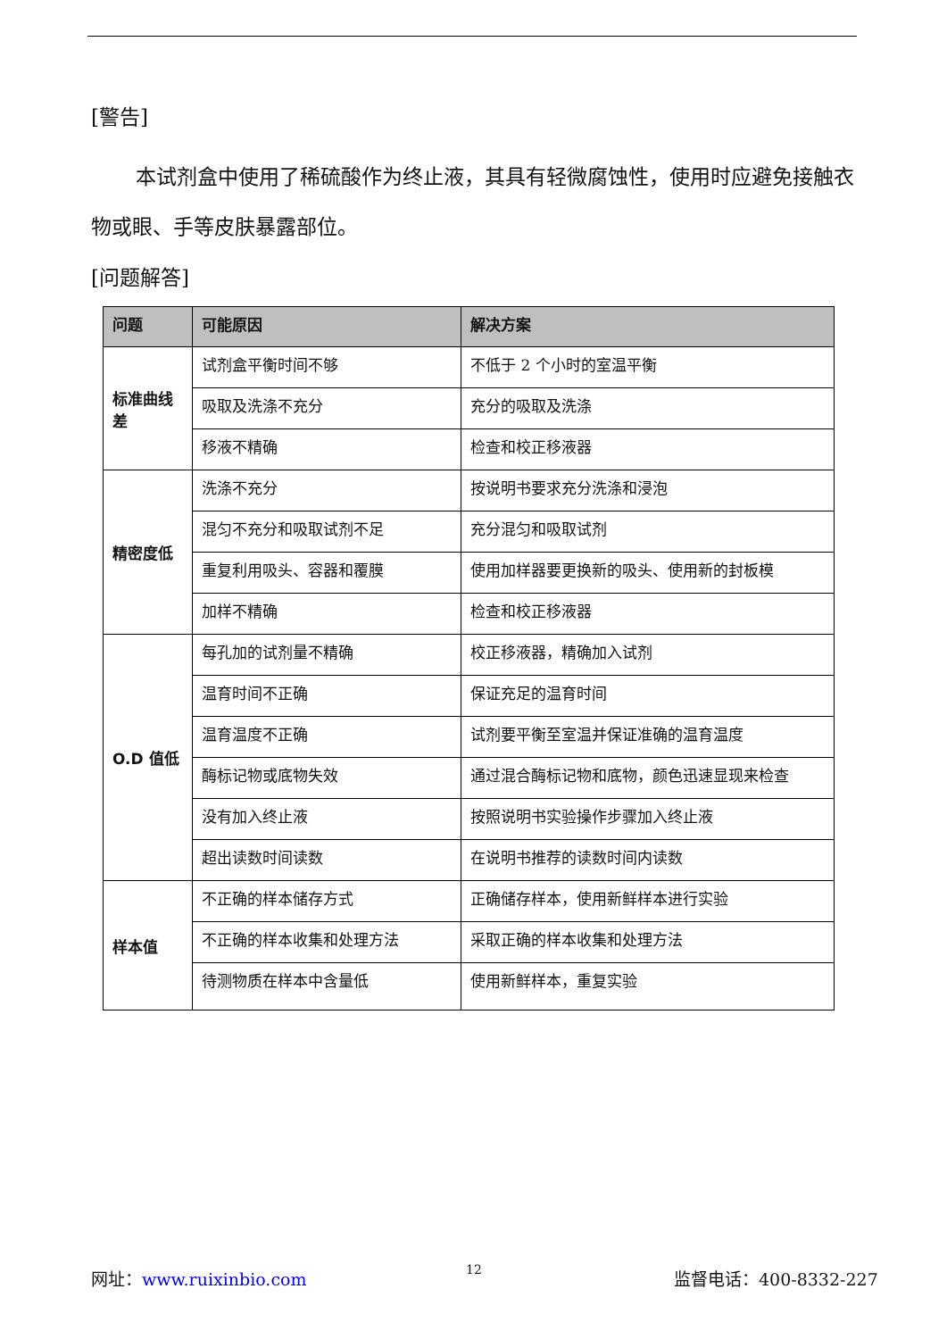[警告]
本试剂盒中使用了稀硫酸作为终止液，其具有轻微腐蚀性，使用时应避免接触衣物或眼、手等皮肤暴露部位。
[问题解答]
| 问题 | 可能原因 | 解决方案 |
| --- | --- | --- |
| 标准曲线差 | 试剂盒平衡时间不够 | 不低于 2 个小时的室温平衡 |
| | 吸取及洗涤不充分 | 充分的吸取及洗涤 |
| | 移液不精确 | 检查和校正移液器 |
| 精密度低 | 洗涤不充分 | 按说明书要求充分洗涤和浸泡 |
| | 混匀不充分和吸取试剂不足 | 充分混匀和吸取试剂 |
| | 重复利用吸头、容器和覆膜 | 使用加样器要更换新的吸头、使用新的封板模 |
| | 加样不精确 | 检查和校正移液器 |
| O.D 值低 | 每孔加的试剂量不精确 | 校正移液器，精确加入试剂 |
| | 温育时间不正确 | 保证充足的温育时间 |
| | 温育温度不正确 | 试剂要平衡至室温并保证准确的温育温度 |
| | 酶标记物或底物失效 | 通过混合酶标记物和底物，颜色迅速显现来检查 |
| | 没有加入终止液 | 按照说明书实验操作步骤加入终止液 |
| | 超出读数时间读数 | 在说明书推荐的读数时间内读数 |
| 样本值 | 不正确的样本储存方式 | 正确储存样本，使用新鲜样本进行实验 |
| | 不正确的样本收集和处理方法 | 采取正确的样本收集和处理方法 |
| | 待测物质在样本中含量低 | 使用新鲜样本，重复实验 |
网址：www.ruixinbio.com 12 监督电话：400-8332-227